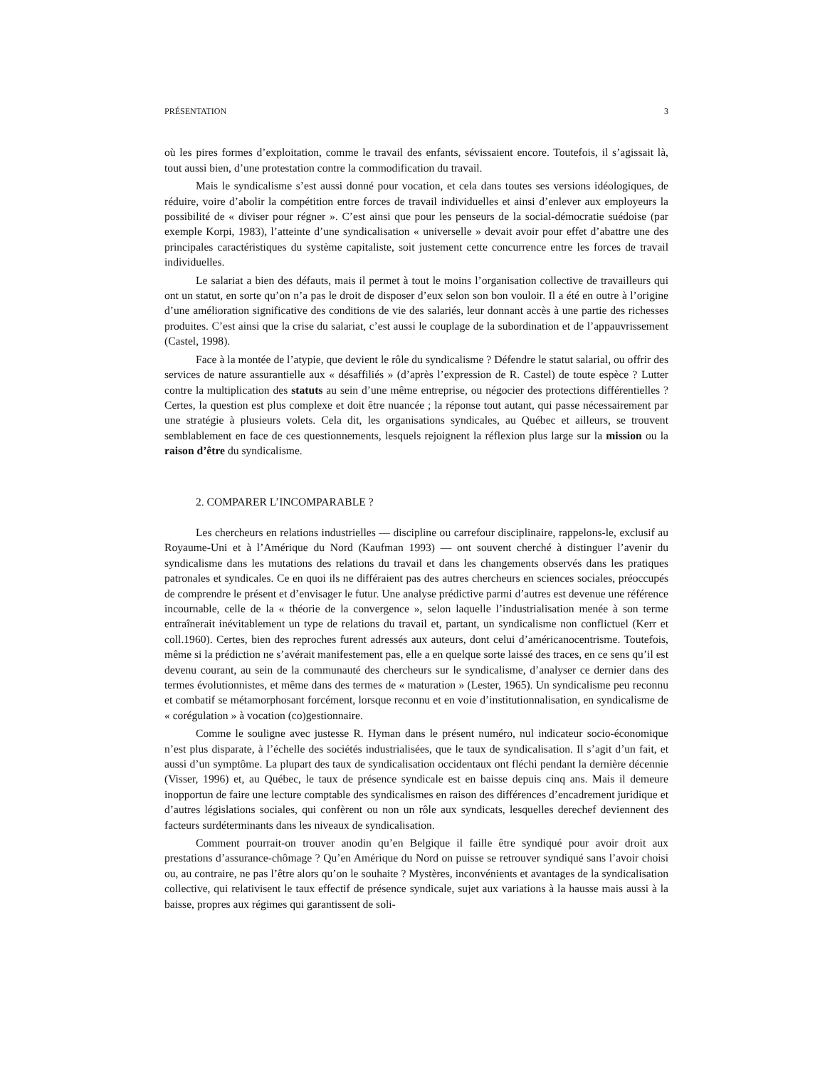PRÉSENTATION 3
où les pires formes d’exploitation, comme le travail des enfants, sévissaient encore. Toutefois, il s’agissait là, tout aussi bien, d’une protestation contre la commodification du travail.
Mais le syndicalisme s’est aussi donné pour vocation, et cela dans toutes ses versions idéologiques, de réduire, voire d’abolir la compétition entre forces de travail individuelles et ainsi d’enlever aux employeurs la possibilité de « diviser pour régner ». C’est ainsi que pour les penseurs de la social-démocratie suédoise (par exemple Korpi, 1983), l’atteinte d’une syndicalisation « universelle » devait avoir pour effet d’abattre une des principales caractéristiques du système capitaliste, soit justement cette concurrence entre les forces de travail individuelles.
Le salariat a bien des défauts, mais il permet à tout le moins l’organisation collective de travailleurs qui ont un statut, en sorte qu’on n’a pas le droit de disposer d’eux selon son bon vouloir. Il a été en outre à l’origine d’une amélioration significative des conditions de vie des salariés, leur donnant accès à une partie des richesses produites. C’est ainsi que la crise du salariat, c’est aussi le couplage de la subordination et de l’appauvrissement (Castel, 1998).
Face à la montée de l’atypie, que devient le rôle du syndicalisme ? Défendre le statut salarial, ou offrir des services de nature assurantielle aux « désaffiliés » (d’après l’expression de R. Castel) de toute espèce ? Lutter contre la multiplication des statuts au sein d’une même entreprise, ou négocier des protections différentielles ? Certes, la question est plus complexe et doit être nuancée ; la réponse tout autant, qui passe nécessairement par une stratégie à plusieurs volets. Cela dit, les organisations syndicales, au Québec et ailleurs, se trouvent semblablement en face de ces questionnements, lesquels rejoignent la réflexion plus large sur la mission ou la raison d’être du syndicalisme.
2. COMPARER L’INCOMPARABLE ?
Les chercheurs en relations industrielles — discipline ou carrefour disciplinaire, rappelons-le, exclusif au Royaume-Uni et à l’Amérique du Nord (Kaufman 1993) — ont souvent cherché à distinguer l’avenir du syndicalisme dans les mutations des relations du travail et dans les changements observés dans les pratiques patronales et syndicales. Ce en quoi ils ne différaient pas des autres chercheurs en sciences sociales, préoccupés de comprendre le présent et d’envisager le futur. Une analyse prédictive parmi d’autres est devenue une référence incournable, celle de la « théorie de la convergence », selon laquelle l’industrialisation menée à son terme entraînerait inévitablement un type de relations du travail et, partant, un syndicalisme non conflictuel (Kerr et coll.1960). Certes, bien des reproches furent adressés aux auteurs, dont celui d’américanocentrisme. Toutefois, même si la prédiction ne s’avérait manifestement pas, elle a en quelque sorte laissé des traces, en ce sens qu’il est devenu courant, au sein de la communauté des chercheurs sur le syndicalisme, d’analyser ce dernier dans des termes évolutionnistes, et même dans des termes de « maturation » (Lester, 1965). Un syndicalisme peu reconnu et combatif se métamorphosant forcément, lorsque reconnu et en voie d’institutionnalisation, en syndicalisme de « corégulation » à vocation (co)gestionnaire.
Comme le souligne avec justesse R. Hyman dans le présent numéro, nul indicateur socio-économique n’est plus disparate, à l’échelle des sociétés industrialisées, que le taux de syndicalisation. Il s’agit d’un fait, et aussi d’un symptôme. La plupart des taux de syndicalisation occidentaux ont fléchi pendant la dernière décennie (Visser, 1996) et, au Québec, le taux de présence syndicale est en baisse depuis cinq ans. Mais il demeure inopportun de faire une lecture comptable des syndicalismes en raison des différences d’encadrement juridique et d’autres législations sociales, qui confèrent ou non un rôle aux syndicats, lesquelles derechef deviennent des facteurs surdéterminants dans les niveaux de syndicalisation.
Comment pourrait-on trouver anodin qu’en Belgique il faille être syndiqué pour avoir droit aux prestations d’assurance-chômage ? Qu’en Amérique du Nord on puisse se retrouver syndiqué sans l’avoir choisi ou, au contraire, ne pas l’être alors qu’on le souhaite ? Mystères, inconvénients et avantages de la syndicalisation collective, qui relativisent le taux effectif de présence syndicale, sujet aux variations à la hausse mais aussi à la baisse, propres aux régimes qui garantissent de soli-